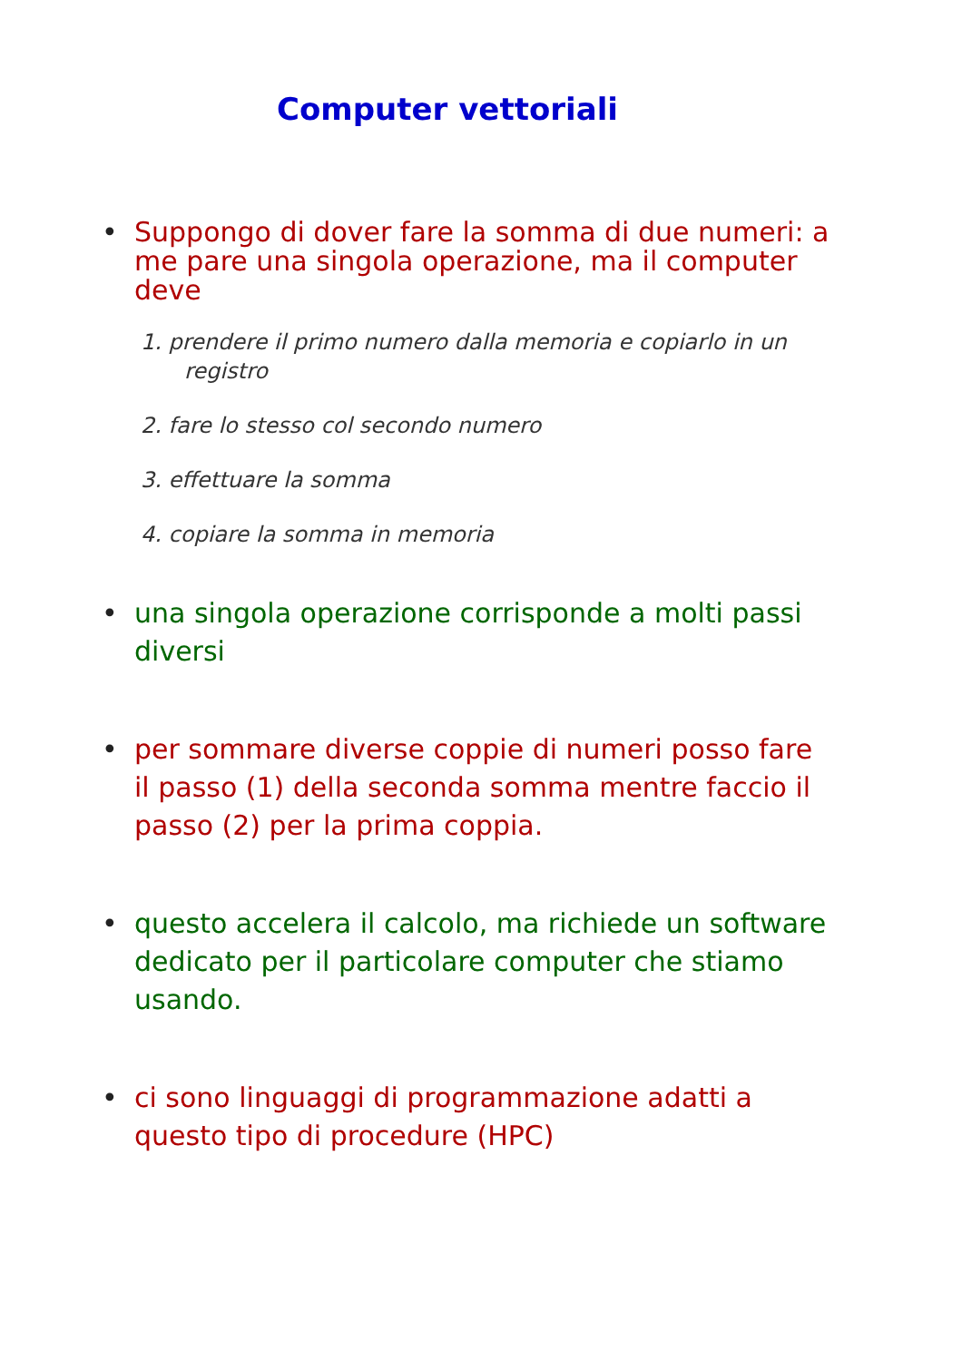Computer vettoriali
• Suppongo di dover fare la somma di due numeri: a me pare una singola operazione, ma il computer deve
1. prendere il primo numero dalla memoria e copiarlo in un registro
2. fare lo stesso col secondo numero
3. effettuare la somma
4. copiare la somma in memoria
• una singola operazione corrisponde a molti passi diversi
• per sommare diverse coppie di numeri posso fare il passo (1) della seconda somma mentre faccio il passo (2) per la prima coppia.
• questo accelera il calcolo, ma richiede un software dedicato per il particolare computer che stiamo usando.
• ci sono linguaggi di programmazione adatti a questo tipo di procedure (HPC)